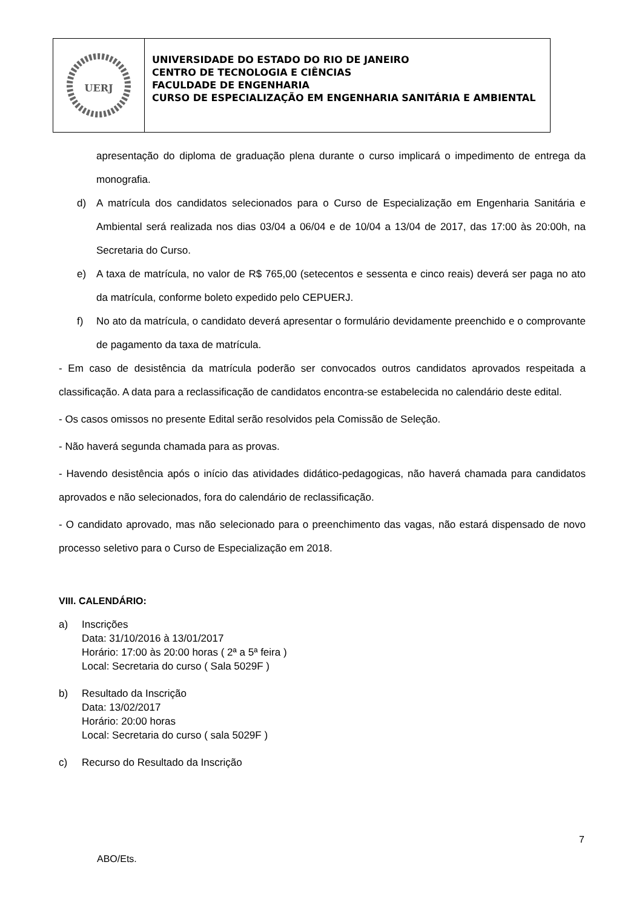UERJ
UNIVERSIDADE DO ESTADO DO RIO DE JANEIRO
CENTRO DE TECNOLOGIA E CIÊNCIAS
FACULDADE DE ENGENHARIA
CURSO DE ESPECIALIZAÇÃO EM ENGENHARIA SANITÁRIA E AMBIENTAL
apresentação do diploma de graduação plena durante o curso implicará o impedimento de entrega da monografia.
d) A matrícula dos candidatos selecionados para o Curso de Especialização em Engenharia Sanitária e Ambiental será realizada nos dias 03/04 a 06/04 e de 10/04 a 13/04 de 2017, das 17:00 às 20:00h, na Secretaria do Curso.
e) A taxa de matrícula, no valor de R$ 765,00 (setecentos e sessenta e cinco reais) deverá ser paga no ato da matrícula, conforme boleto expedido pelo CEPUERJ.
f) No ato da matrícula, o candidato deverá apresentar o formulário devidamente preenchido e o comprovante de pagamento da taxa de matrícula.
- Em caso de desistência da matrícula poderão ser convocados outros candidatos aprovados respeitada a classificação. A data para a reclassificação de candidatos encontra-se estabelecida no calendário deste edital.
- Os casos omissos no presente Edital serão resolvidos pela Comissão de Seleção.
- Não haverá segunda chamada para as provas.
- Havendo desistência após o início das atividades didático-pedagogicas, não haverá chamada para candidatos aprovados e não selecionados, fora do calendário de reclassificação.
- O candidato aprovado, mas não selecionado para o preenchimento das vagas, não estará dispensado de novo processo seletivo para o Curso de Especialização em 2018.
VIII. CALENDÁRIO:
a) Inscrições
Data: 31/10/2016 à 13/01/2017
Horário: 17:00 às 20:00 horas ( 2ª a 5ª feira )
Local: Secretaria do curso ( Sala 5029F )
b) Resultado da Inscrição
Data: 13/02/2017
Horário: 20:00 horas
Local: Secretaria do curso ( sala 5029F )
c) Recurso do Resultado da Inscrição
7
ABO/Ets.